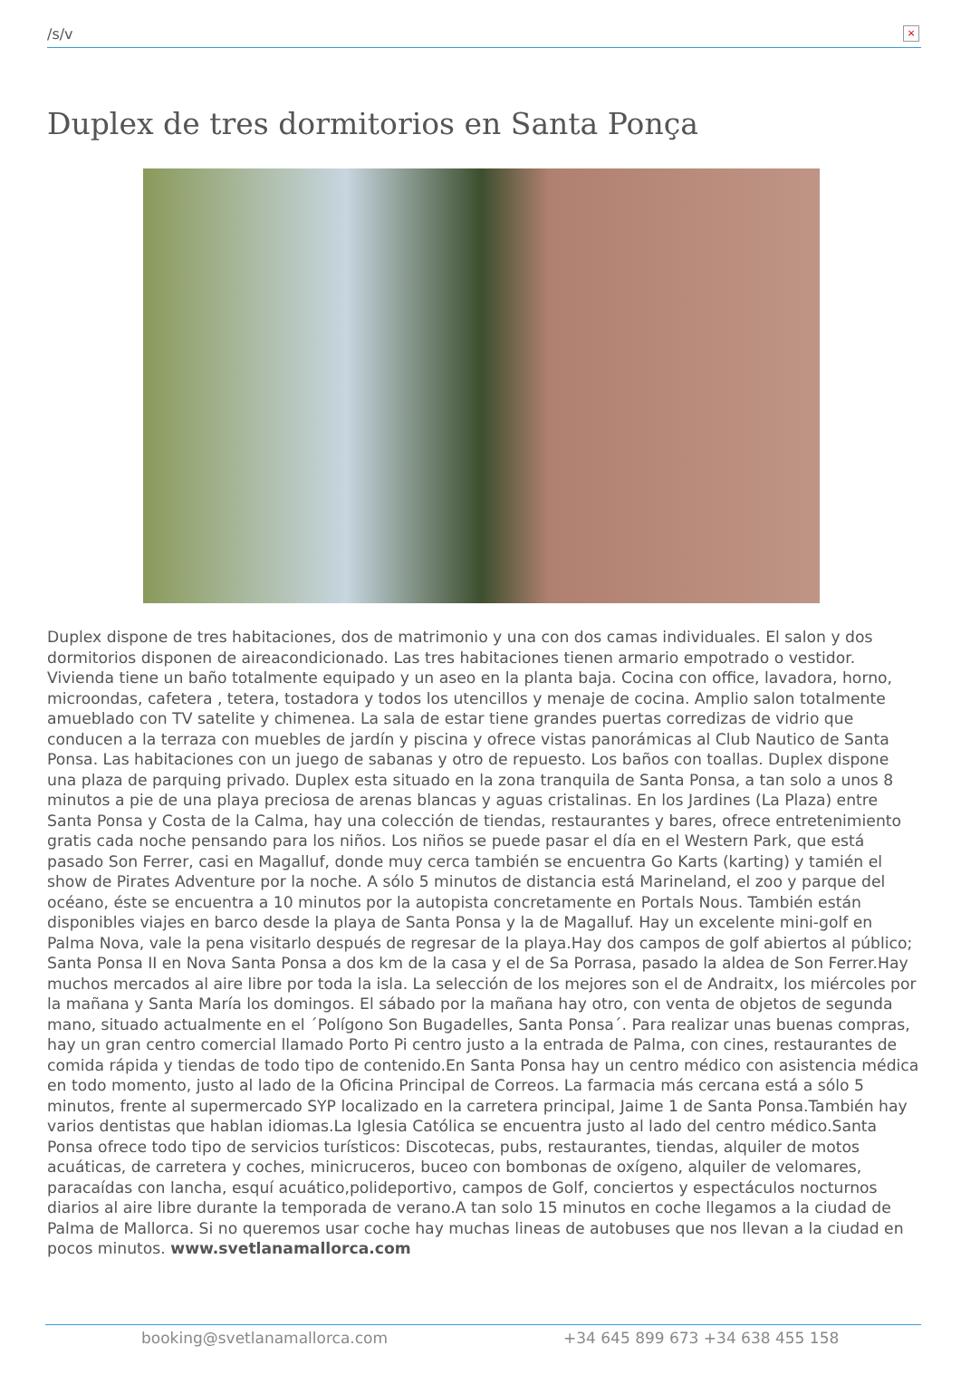/s/v
×
Duplex de tres dormitorios en Santa Ponça
Duplex dispone de tres habitaciones, dos de matrimonio y una con dos camas individuales. El salon y dos dormitorios disponen de aireacondicionado. Las tres habitaciones tienen armario empotrado o vestidor. Vivienda tiene un baño totalmente equipado y un aseo en la planta baja. Cocina con office, lavadora, horno, microondas, cafetera , tetera, tostadora y todos los utencillos y menaje de cocina. Amplio salon totalmente amueblado con TV satelite y chimenea. La sala de estar tiene grandes puertas corredizas de vidrio que conducen a la terraza con muebles de jardín y piscina y ofrece vistas panorámicas al Club Nautico de Santa Ponsa. Las habitaciones con un juego de sabanas y otro de repuesto. Los baños con toallas. Duplex dispone una plaza de parquing privado. Duplex esta situado en la zona tranquila de Santa Ponsa, a tan solo a unos 8 minutos a pie de una playa preciosa de arenas blancas y aguas cristalinas. En los Jardines (La Plaza) entre Santa Ponsa y Costa de la Calma, hay una colección de tiendas, restaurantes y bares, ofrece entretenimiento gratis cada noche pensando para los niños. Los niños se puede pasar el día en el Western Park, que está pasado Son Ferrer, casi en Magalluf, donde muy cerca también se encuentra Go Karts (karting) y tamién el show de Pirates Adventure por la noche. A sólo 5 minutos de distancia está Marineland, el zoo y parque del océano, éste se encuentra a 10 minutos por la autopista concretamente en Portals Nous. También están disponibles viajes en barco desde la playa de Santa Ponsa y la de Magalluf. Hay un excelente mini-golf en Palma Nova, vale la pena visitarlo después de regresar de la playa.Hay dos campos de golf abiertos al público; Santa Ponsa II en Nova Santa Ponsa a dos km de la casa y el de Sa Porrasa, pasado la aldea de Son Ferrer.Hay muchos mercados al aire libre por toda la isla. La selección de los mejores son el de Andraitx, los miércoles por la mañana y Santa María los domingos. El sábado por la mañana hay otro, con venta de objetos de segunda mano, situado actualmente en el ´Polígono Son Bugadelles, Santa Ponsa´. Para realizar unas buenas compras, hay un gran centro comercial llamado Porto Pi centro justo a la entrada de Palma, con cines, restaurantes de comida rápida y tiendas de todo tipo de contenido.En Santa Ponsa hay un centro médico con asistencia médica en todo momento, justo al lado de la Oficina Principal de Correos. La farmacia más cercana está a sólo 5 minutos, frente al supermercado SYP localizado en la carretera principal, Jaime 1 de Santa Ponsa.También hay varios dentistas que hablan idiomas.La Iglesia Católica se encuentra justo al lado del centro médico.Santa Ponsa ofrece todo tipo de servicios turísticos: Discotecas, pubs, restaurantes, tiendas, alquiler de motos acuáticas, de carretera y coches, minicruceros, buceo con bombonas de oxígeno, alquiler de velomares, paracaídas con lancha, esquí acuático,polideportivo, campos de Golf, conciertos y espectáculos nocturnos diarios al aire libre durante la temporada de verano.A tan solo 15 minutos en coche llegamos a la ciudad de Palma de Mallorca. Si no queremos usar coche hay muchas lineas de autobuses que nos llevan a la ciudad en pocos minutos. www.svetlanamallorca.com
booking@svetlanamallorca.com +34 645 899 673 +34 638 455 158